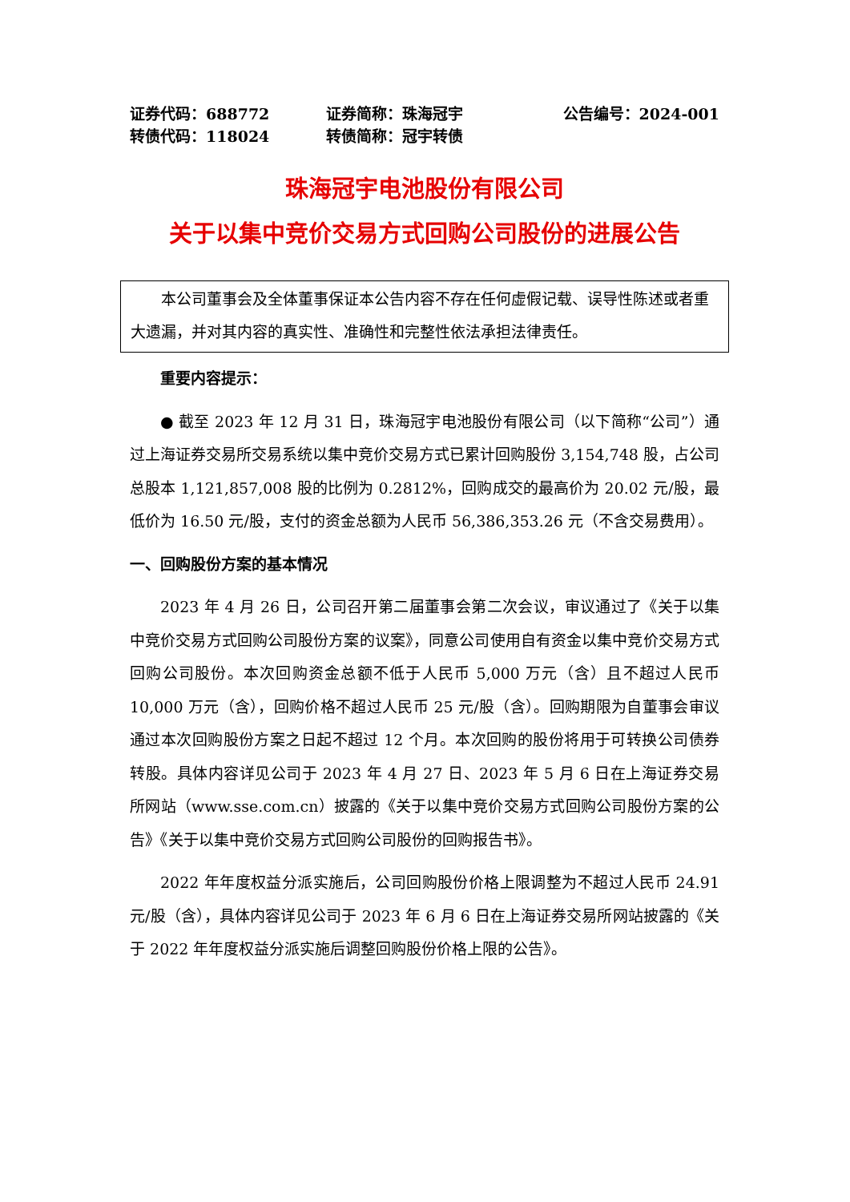证券代码：688772
转债代码：118024
证券简称：珠海冠宇
转债简称：冠宇转债
公告编号：2024-001
珠海冠宇电池股份有限公司
关于以集中竞价交易方式回购公司股份的进展公告
本公司董事会及全体董事保证本公告内容不存在任何虚假记载、误导性陈述或者重大遗漏，并对其内容的真实性、准确性和完整性依法承担法律责任。
重要内容提示：
● 截至 2023 年 12 月 31 日，珠海冠宇电池股份有限公司（以下简称“公司”）通过上海证券交易所交易系统以集中竞价交易方式已累计回购股份 3,154,748 股，占公司总股本 1,121,857,008 股的比例为 0.2812%，回购成交的最高价为 20.02 元/股，最低价为 16.50 元/股，支付的资金总额为人民币 56,386,353.26 元（不含交易费用）。
一、回购股份方案的基本情况
2023 年 4 月 26 日，公司召开第二届董事会第二次会议，审议通过了《关于以集中竞价交易方式回购公司股份方案的议案》，同意公司使用自有资金以集中竞价交易方式回购公司股份。本次回购资金总额不低于人民币 5,000 万元（含）且不超过人民币 10,000 万元（含），回购价格不超过人民币 25 元/股（含）。回购期限为自董事会审议通过本次回购股份方案之日起不超过 12 个月。本次回购的股份将用于可转换公司债券转股。具体内容详见公司于 2023 年 4 月 27 日、2023 年 5 月 6 日在上海证券交易所网站（www.sse.com.cn）披露的《关于以集中竞价交易方式回购公司股份方案的公告》《关于以集中竞价交易方式回购公司股份的回购报告书》。
2022 年年度权益分派实施后，公司回购股份价格上限调整为不超过人民币 24.91 元/股（含），具体内容详见公司于 2023 年 6 月 6 日在上海证券交易所网站披露的《关于 2022 年年度权益分派实施后调整回购股份价格上限的公告》。